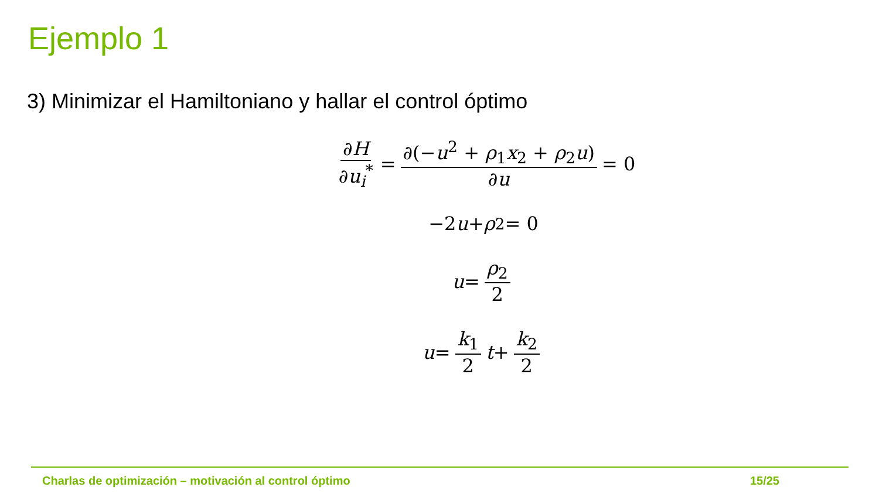Ejemplo 1
3) Minimizar el Hamiltoniano y hallar el control óptimo
∂H ∂u<sub>i</sub><sup>*</sup> = ∂(−u<sup>2</sup> + ρ<sub>1</sub>x<sub>2</sub> + ρ<sub>2</sub>u) ∂u = 0
−2 u + ρ<sub>2</sub> = 0
u = ρ<sub>2</sub> 2
u = k<sub>1</sub> 2 t + k<sub>2</sub> 2
Charlas de optimización – motivación al control óptimo 15/25